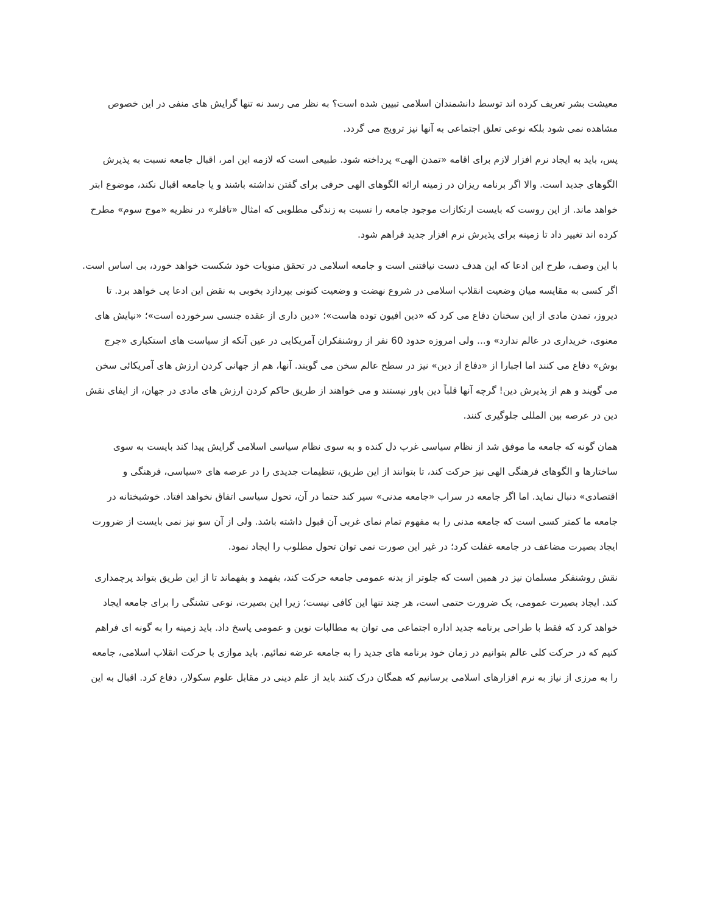معیشت بشر تعریف کرده اند توسط دانشمندان اسلامی تبیین شده است؟ به نظر می رسد نه تنها گرایش های منفی در این خصوص مشاهده نمی شود بلکه نوعی تعلق اجتماعی به آنها نیز ترویج می گردد.
پس، باید به ایجاد نرم افزار لازم برای اقامه «تمدن الهی» پرداخته شود. طبیعی است که لازمه این امر، اقبال جامعه نسبت به پذیرش الگوهای جدید است. والا اگر برنامه ریزان در زمینه ارائه الگوهای الهی حرفی برای گفتن نداشته باشند و یا جامعه اقبال نکند، موضوع ابتر خواهد ماند. از این روست که بایست ارتکازات موجود جامعه را نسبت به زندگی مطلوبی که امثال «تافلر» در نظریه «موج سوم» مطرح کرده اند تغییر داد تا زمینه برای پذیرش نرم افزار جدید فراهم شود.
با این وصف، طرح این ادعا که این هدف دست نیافتنی است و جامعه اسلامی در تحقق منویات خود شکست خواهد خورد، بی اساس است. اگر کسی به مقایسه میان وضعیت انقلاب اسلامی در شروع نهضت و وضعیت کنونی بپردازد بخوبی به نقض این ادعا پی خواهد برد. تا دیروز، تمدن مادی از این سخنان دفاع می کرد که «دین افیون توده هاست»؛ «دین داری از عقده جنسی سرخورده است»؛ «نیایش های معنوی، خریداری در عالم ندارد» و... ولی امروزه حدود 60 نفر از روشنفکران آمریکایی در عین آنکه از سیاست های استکباری «جرج بوش» دفاع می کنند اما اجبارا از «دفاع از دین» نیز در سطح عالم سخن می گویند. آنها، هم از جهانی کردن ارزش های آمریکائی سخن می گویند و هم از پذیرش دین! گرچه آنها قلباً دین باور نیستند و می خواهند از طریق حاکم کردن ارزش های مادی در جهان، از ایفای نقش دین در عرصه بین المللی جلوگیری کنند.
همان گونه که جامعه ما موفق شد از نظام سیاسی غرب دل کنده و به سوی نظام سیاسی اسلامی گرایش پیدا کند بایست به سوی ساختارها و الگوهای فرهنگی الهی نیز حرکت کند، تا بتوانند از این طریق، تنظیمات جدیدی را در عرصه های «سیاسی، فرهنگی و اقتصادی» دنبال نماید. اما اگر جامعه در سراب «جامعه مدنی» سیر کند حتما در آن، تحول سیاسی اتفاق نخواهد افتاد. خوشبختانه در جامعه ما کمتر کسی است که جامعه مدنی را به مفهوم تمام نمای غربی آن قبول داشته باشد. ولی از آن سو نیز نمی بایست از ضرورت ایجاد بصیرت مضاعف در جامعه غفلت کرد؛ در غیر این صورت نمی توان تحول مطلوب را ایجاد نمود.
نقش روشنفکر مسلمان نیز در همین است که جلوتر از بدنه عمومی جامعه حرکت کند، بفهمد و بفهماند تا از این طریق بتواند پرچمداری کند. ایجاد بصیرت عمومی، یک ضرورت حتمی است، هر چند تنها این کافی نیست؛ زیرا این بصیرت، نوعی تشنگی را برای جامعه ایجاد خواهد کرد که فقط با طراحی برنامه جدید اداره اجتماعی می توان به مطالبات نوین و عمومی پاسخ داد. باید زمینه را به گونه ای فراهم کنیم که در حرکت کلی عالم بتوانیم در زمان خود برنامه های جدید را به جامعه عرضه نمائیم. باید موازی با حرکت انقلاب اسلامی، جامعه را به مرزی از نیاز به نرم افزارهای اسلامی برسانیم که همگان درک کنند باید از علم دینی در مقابل علوم سکولار، دفاع کرد. اقبال به این